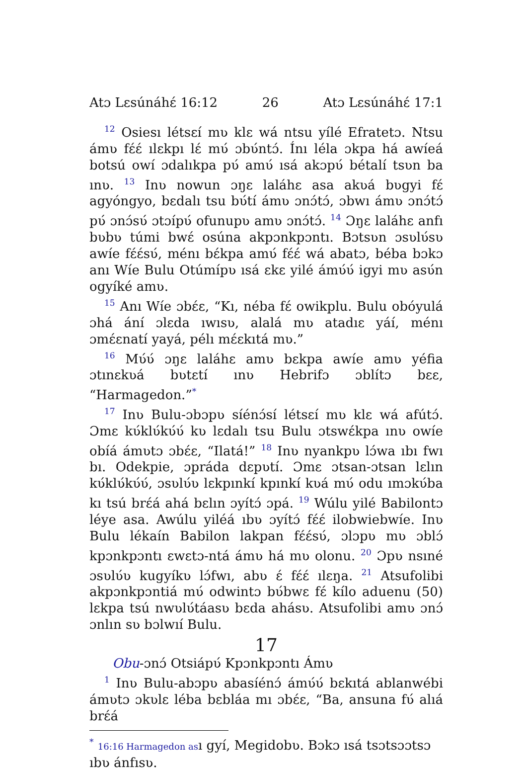Atɔ Lɛsúnáhɛ́ 16:12 26 Atɔ Lɛsúnáhɛ́ 17:1
<sup>12</sup> Osiesı létsɛí mʋ klɛ wá ntsu yílé Efratetɔ. Ntsu ámʋ fɛ́ɛ́ ılɛkpı lɛ́ mʋ́ ɔbʋ́ntɔ́. Ínı léla ɔkpa há awíeá botsú owí ɔdalıkpa pʋ́ amʋ́ ısá akɔpʋ́ bétalí tsʋn ba ınʋ. <sup>13</sup> Inʋ nowun ɔŋɛ laláhɛ asa akʋá bʋgyi fɛ́ agyóngyo, bɛdalı tsu bʋ́tí ámʋ ɔnɔ́tɔ́, ɔbwı ámʋ ɔnɔ́tɔ́ pʋ́ ɔnɔ́sʋ́ ɔtɔípʋ́ ofunupʋ amʋ ɔnɔ́tɔ́. <sup>14</sup> Ɔŋɛ laláhɛ anfı bʋbʋ túmi bwɛ́ osúna akpɔnkpɔntı. Bɔtsʋn ɔsʋlʋ́sʋ awíe fɛ́ɛ́sʋ́, ménı bɛ́kpa amʋ́ fɛ́ɛ́ wá abatɔ, béba bɔkɔ anı Wíe Bulu Otúmípʋ ısá ɛkɛ yilé ámʋ́ʋ́ igyi mʋ asʋ́n ogyíké amʋ.
<sup>15</sup> Anı Wíe ɔbɛ́ɛ, “Kı, néba fɛ́ owikplu. Bulu obóyulá ɔhá ání ɔlɛda ıwısʋ, alalá mʋ atadıɛ yáí, ménı ɔmɛ́ɛnatí yayá, pélı mɛ́ɛkıtá mʋ.”
<sup>16</sup> Mʋ́ʋ́ ɔŋɛ laláhɛ amʋ bɛkpa awíe amʋ yéfia ɔtınɛkʋá bʋtɛtí ınʋ Hebrifɔ ɔblítɔ bɛɛ, “Harmagedon.”<sup>*</sup>
<sup>17</sup> Inʋ Bulu-ɔbɔpʋ síénɔ́sí létsɛí mʋ klɛ wá afútɔ́. Ɔmɛ kʋ́klʋ́kʋ́ʋ́ kʋ lɛdalı tsu Bulu ɔtswɛ́kpa ınʋ owíe obíá ámʋtɔ ɔbɛ́ɛ, “Ilatá!” <sup>18</sup> Inʋ nyankpʋ lɔ́wa ıbı fwı bı. Odekpie, ɔpráda dɛpʋtí. Ɔmɛ ɔtsan-ɔtsan lɛlın kʋ́klʋ́kʋ́ʋ́, ɔsʋlʋ́ʋ lɛkpınkí kpınkí kʋá mʋ́ odu ımɔkʋ́ba kı tsú brɛ́á ahá bɛlın ɔyítɔ́ ɔpá. <sup>19</sup> Wúlu yilé Babilontɔ léye asa. Awúlu yiléá ıbʋ ɔyítɔ́ fɛ́ɛ́ ilobwiebwíe. Inʋ Bulu lékaín Babilon lakpan fɛ́ɛ́sʋ́, ɔlɔpʋ mʋ ɔblɔ́ kpɔnkpɔntı ɛwɛtɔ-ntá ámʋ há mʋ olonu. <sup>20</sup> Ɔpʋ nsıné ɔsʋlʋ́ʋ kugyíkʋ lɔ́fwı, abʋ ɛ́ fɛ́ɛ́ ılɛŋa. <sup>21</sup> Atsufolibi akpɔnkpɔntiá mʋ́ odwintɔ bʋ́bwɛ fɛ́ kílo aduenu (50) lɛkpa tsú nwʋlʋ́táasʋ bɛda ahásʋ. Atsufolibi amʋ ɔnɔ́ ɔnlın sʋ bɔlwıí Bulu.
17
Obu-ɔnɔ́ Otsiápʋ́ Kpɔnkpɔntı Ámʋ
<sup>1</sup> Inʋ Bulu-abɔpʋ abasíénɔ́ ámʋ́ʋ́ bɛkıtá ablanwébi ámʋtɔ ɔkʋlɛ léba bɛbláa mı ɔbɛ́ɛ, “Ba, ansuna fʋ́ alıá brɛ́á
<sup>*</sup> 16:16 Harmagedon ası gyí, Megidobʋ. Bɔkɔ ısá tsɔtsɔɔtsɔ ıbʋ ánfısʋ.